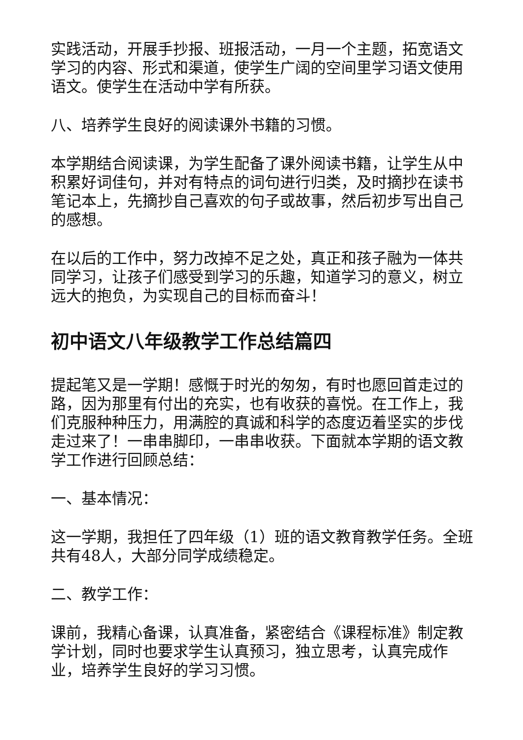实践活动，开展手抄报、班报活动，一月一个主题，拓宽语文学习的内容、形式和渠道，使学生广阔的空间里学习语文使用语文。使学生在活动中学有所获。
八、培养学生良好的阅读课外书籍的习惯。
本学期结合阅读课，为学生配备了课外阅读书籍，让学生从中积累好词佳句，并对有特点的词句进行归类，及时摘抄在读书笔记本上，先摘抄自己喜欢的句子或故事，然后初步写出自己的感想。
在以后的工作中，努力改掉不足之处，真正和孩子融为一体共同学习，让孩子们感受到学习的乐趣，知道学习的意义，树立远大的抱负，为实现自己的目标而奋斗！
初中语文八年级教学工作总结篇四
提起笔又是一学期！感慨于时光的匆匆，有时也愿回首走过的路，因为那里有付出的充实，也有收获的喜悦。在工作上，我们克服种种压力，用满腔的真诚和科学的态度迈着坚实的步伐走过来了！一串串脚印，一串串收获。下面就本学期的语文教学工作进行回顾总结：
一、基本情况：
这一学期，我担任了四年级（1）班的语文教育教学任务。全班共有48人，大部分同学成绩稳定。
二、教学工作：
课前，我精心备课，认真准备，紧密结合《课程标准》制定教学计划，同时也要求学生认真预习，独立思考，认真完成作业，培养学生良好的学习习惯。